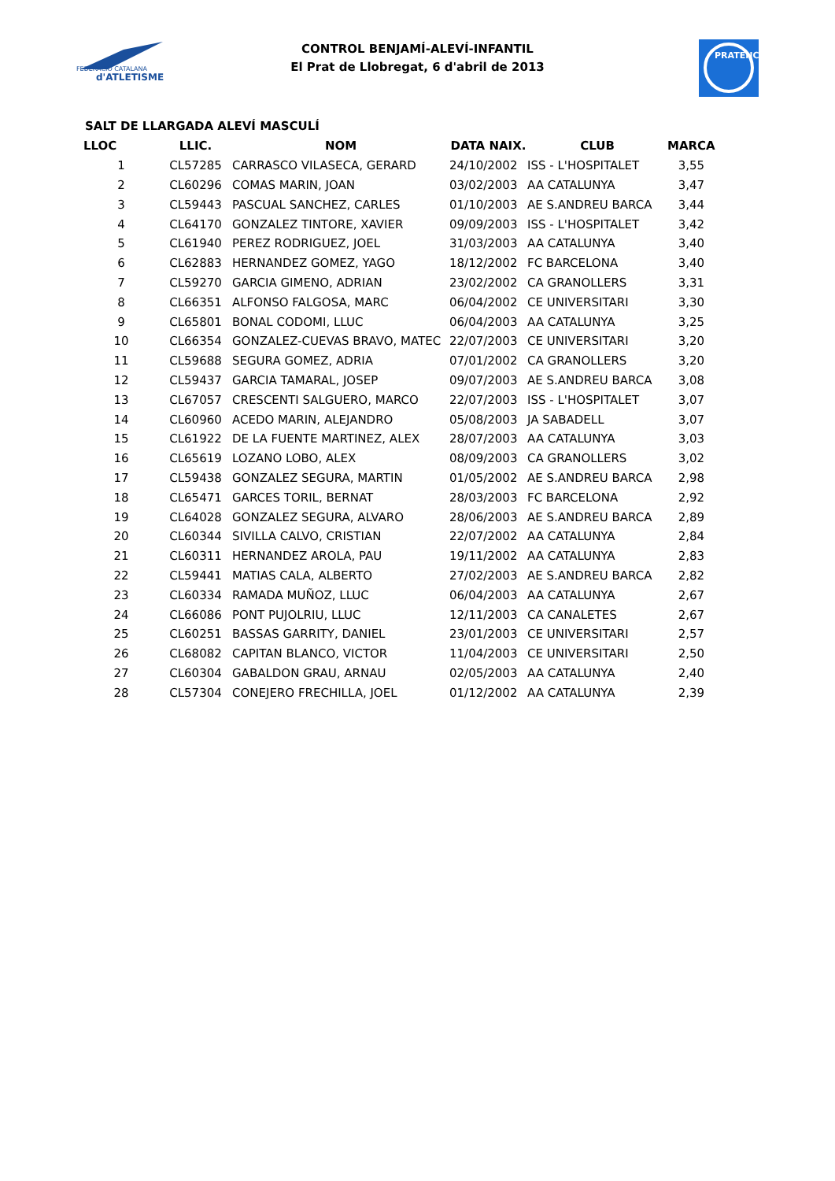FEDERACIÓ CATALANA
d'ATLETISME
CONTROL BENJAMÍ-ALEVÍ-INFANTIL
El Prat de Llobregat, 6 d'abril de 2013
PRATENC
SALT DE LLARGADA ALEVÍ MASCULÍ
| LLOC | LLIC. | NOM | DATA NAIX. | CLUB | MARCA |
| --- | --- | --- | --- | --- | --- |
| 1 | CL57285 | CARRASCO VILASECA, GERARD | 24/10/2002 | ISS - L'HOSPITALET | 3,55 |
| 2 | CL60296 | COMAS MARIN, JOAN | 03/02/2003 | AA CATALUNYA | 3,47 |
| 3 | CL59443 | PASCUAL SANCHEZ, CARLES | 01/10/2003 | AE S.ANDREU BARCA | 3,44 |
| 4 | CL64170 | GONZALEZ TINTORE, XAVIER | 09/09/2003 | ISS - L'HOSPITALET | 3,42 |
| 5 | CL61940 | PEREZ RODRIGUEZ, JOEL | 31/03/2003 | AA CATALUNYA | 3,40 |
| 6 | CL62883 | HERNANDEZ GOMEZ, YAGO | 18/12/2002 | FC BARCELONA | 3,40 |
| 7 | CL59270 | GARCIA GIMENO, ADRIAN | 23/02/2002 | CA GRANOLLERS | 3,31 |
| 8 | CL66351 | ALFONSO FALGOSA, MARC | 06/04/2002 | CE UNIVERSITARI | 3,30 |
| 9 | CL65801 | BONAL CODOMI, LLUC | 06/04/2003 | AA CATALUNYA | 3,25 |
| 10 | CL66354 | GONZALEZ-CUEVAS BRAVO, MATEC | 22/07/2003 | CE UNIVERSITARI | 3,20 |
| 11 | CL59688 | SEGURA GOMEZ, ADRIA | 07/01/2002 | CA GRANOLLERS | 3,20 |
| 12 | CL59437 | GARCIA TAMARAL, JOSEP | 09/07/2003 | AE S.ANDREU BARCA | 3,08 |
| 13 | CL67057 | CRESCENTI SALGUERO, MARCO | 22/07/2003 | ISS - L'HOSPITALET | 3,07 |
| 14 | CL60960 | ACEDO MARIN, ALEJANDRO | 05/08/2003 | JA SABADELL | 3,07 |
| 15 | CL61922 | DE LA FUENTE MARTINEZ, ALEX | 28/07/2003 | AA CATALUNYA | 3,03 |
| 16 | CL65619 | LOZANO LOBO, ALEX | 08/09/2003 | CA GRANOLLERS | 3,02 |
| 17 | CL59438 | GONZALEZ SEGURA, MARTIN | 01/05/2002 | AE S.ANDREU BARCA | 2,98 |
| 18 | CL65471 | GARCES TORIL, BERNAT | 28/03/2003 | FC BARCELONA | 2,92 |
| 19 | CL64028 | GONZALEZ SEGURA, ALVARO | 28/06/2003 | AE S.ANDREU BARCA | 2,89 |
| 20 | CL60344 | SIVILLA CALVO, CRISTIAN | 22/07/2002 | AA CATALUNYA | 2,84 |
| 21 | CL60311 | HERNANDEZ AROLA, PAU | 19/11/2002 | AA CATALUNYA | 2,83 |
| 22 | CL59441 | MATIAS CALA, ALBERTO | 27/02/2003 | AE S.ANDREU BARCA | 2,82 |
| 23 | CL60334 | RAMADA MUÑOZ, LLUC | 06/04/2003 | AA CATALUNYA | 2,67 |
| 24 | CL66086 | PONT PUJOLRIU, LLUC | 12/11/2003 | CA CANALETES | 2,67 |
| 25 | CL60251 | BASSAS GARRITY, DANIEL | 23/01/2003 | CE UNIVERSITARI | 2,57 |
| 26 | CL68082 | CAPITAN BLANCO, VICTOR | 11/04/2003 | CE UNIVERSITARI | 2,50 |
| 27 | CL60304 | GABALDON GRAU, ARNAU | 02/05/2003 | AA CATALUNYA | 2,40 |
| 28 | CL57304 | CONEJERO FRECHILLA, JOEL | 01/12/2002 | AA CATALUNYA | 2,39 |